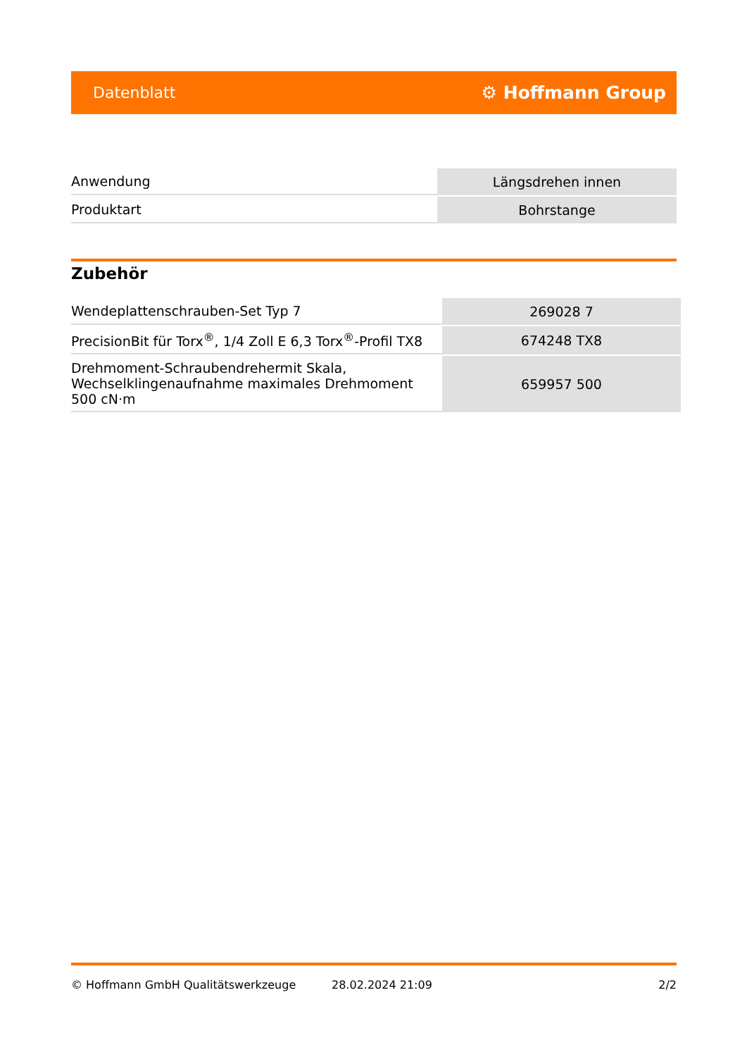Datenblatt ⚙ Hoffmann Group
| Anwendung | Längsdrehen innen |
| Produktart | Bohrstange |
Zubehör
| Wendeplattenschrauben-Set Typ 7 | 269028 7 |
| PrecisionBit für Torx<sup>®</sup>, 1/4 Zoll E 6,3 Torx<sup>®</sup>-Profil TX8 | 674248 TX8 |
| Drehmoment-Schraubendrehermit Skala, Wechselklingenaufnahme maximales Drehmoment 500 cN·m | 659957 500 |
© Hoffmann GmbH Qualitätswerkzeuge 28.02.2024 21:09 2/2